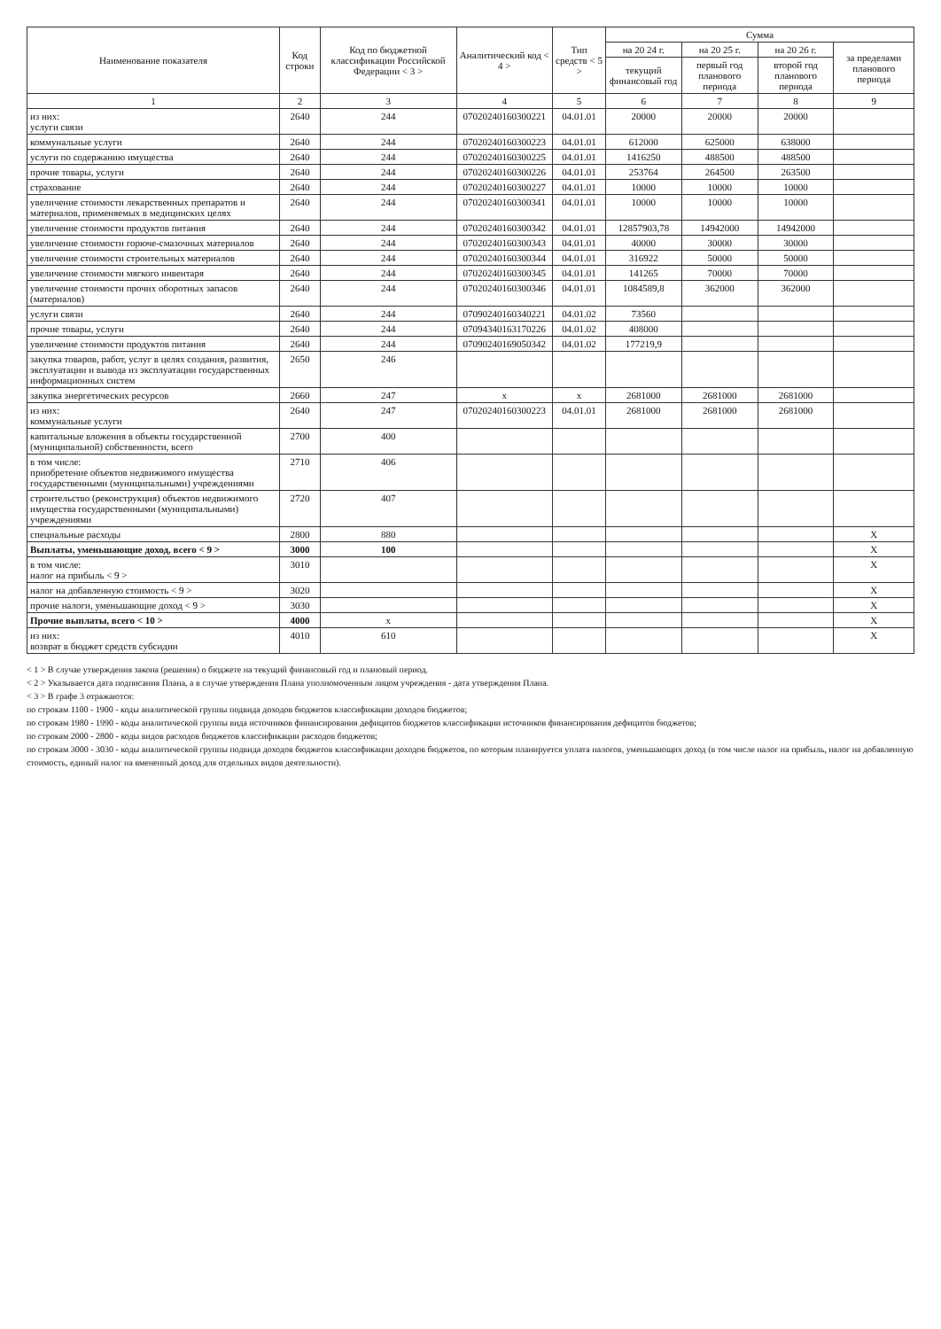| Наименование показателя | Код строки | Код по бюджетной классификации Российской Федерации < 3 > | Аналитический код < 4 > | Тип средств < 5 > | Сумма | | | |
| --- | --- | --- | --- | --- | --- | --- | --- | --- |
| | | | | | на 20 24 г. | на 20 25 г. | на 20 26 г. | за пределами планового периода |
| | | | | | текущий финансовый год | первый год планового периода | второй год планового периода | |
| 1 | 2 | 3 | 4 | 5 | 6 | 7 | 8 | 9 |
| из них: услуги связи | 2640 | 244 | 07020240160300221 | 04.01.01 | 20000 | 20000 | 20000 | |
| коммунальные услуги | 2640 | 244 | 07020240160300223 | 04.01.01 | 612000 | 625000 | 638000 | |
| услуги по содержанию имущества | 2640 | 244 | 07020240160300225 | 04.01.01 | 1416250 | 488500 | 488500 | |
| прочие товары, услуги | 2640 | 244 | 07020240160300226 | 04.01.01 | 253764 | 264500 | 263500 | |
| страхование | 2640 | 244 | 07020240160300227 | 04.01.01 | 10000 | 10000 | 10000 | |
| увеличение стоимости лекарственных препаратов и материалов, применяемых в медицинских целях | 2640 | 244 | 07020240160300341 | 04.01.01 | 10000 | 10000 | 10000 | |
| увеличение стоимости продуктов питания | 2640 | 244 | 07020240160300342 | 04.01.01 | 12857903,78 | 14942000 | 14942000 | |
| увеличение стоимости горюче-смазочных материалов | 2640 | 244 | 07020240160300343 | 04.01.01 | 40000 | 30000 | 30000 | |
| увеличение стоимости строительных материалов | 2640 | 244 | 07020240160300344 | 04.01.01 | 316922 | 50000 | 50000 | |
| увеличение стоимости мягкого инвентаря | 2640 | 244 | 07020240160300345 | 04.01.01 | 141265 | 70000 | 70000 | |
| увеличение стоимости прочих оборотных запасов (материалов) | 2640 | 244 | 07020240160300346 | 04.01.01 | 1084589,8 | 362000 | 362000 | |
| услуги связи | 2640 | 244 | 07090240160340221 | 04.01.02 | 73560 | | | |
| прочие товары, услуги | 2640 | 244 | 07094340163170226 | 04.01.02 | 408000 | | | |
| увеличение стоимости продуктов питания | 2640 | 244 | 07090240169050342 | 04.01.02 | 177219,9 | | | |
| закупка товаров, работ, услуг в целях создания, развития, эксплуатации и вывода из эксплуатации государственных информационных систем | 2650 | 246 | | | | | | |
| закупка энергетических ресурсов | 2660 | 247 | x | x | 2681000 | 2681000 | 2681000 | |
| из них: коммунальные услуги | 2640 | 247 | 07020240160300223 | 04.01.01 | 2681000 | 2681000 | 2681000 | |
| капитальные вложения в объекты государственной (муниципальной) собственности, всего | 2700 | 400 | | | | | | |
| в том числе: приобретение объектов недвижимого имущества государственными (муниципальными) учреждениями | 2710 | 406 | | | | | | |
| строительство (реконструкция) объектов недвижимого имущества государственными (муниципальными) учреждениями | 2720 | 407 | | | | | | |
| специальные расходы | 2800 | 880 | | | | | | X |
| Выплаты, уменьшающие доход, всего < 9 > | 3000 | 100 | | | | | | X |
| в том числе: налог на прибыль < 9 > | 3010 | | | | | | | X |
| налог на добавленную стоимость < 9 > | 3020 | | | | | | | X |
| прочие налоги, уменьшающие доход < 9 > | 3030 | | | | | | | X |
| Прочие выплаты, всего < 10 > | 4000 | x | | | | | | X |
| из них: возврат в бюджет средств субсидии | 4010 | 610 | | | | | | X |
< 1 > В случае утверждения закона (решения) о бюджете на текущий финансовый год и плановый период.
< 2 > Указывается дата подписания Плана, а в случае утверждения Плана уполномоченным лицом учреждения - дата утверждения Плана.
< 3 > В графе 3 отражаются:
по строкам 1100 - 1900 - коды аналитической группы подвида доходов бюджетов классификации доходов бюджетов;
по строкам 1980 - 1990 - коды аналитической группы вида источников финансирования дефицитов бюджетов классификации источников финансирования дефицитов бюджетов;
по строкам 2000 - 2800 - коды видов расходов бюджетов классификации расходов бюджетов;
по строкам 3000 - 3030 - коды аналитической группы подвида доходов бюджетов классификации доходов бюджетов, по которым планируется уплата налогов, уменьшающих доход (в том числе налог на прибыль, налог на добавленную стоимость, единый налог на вмененный доход для отдельных видов деятельности).